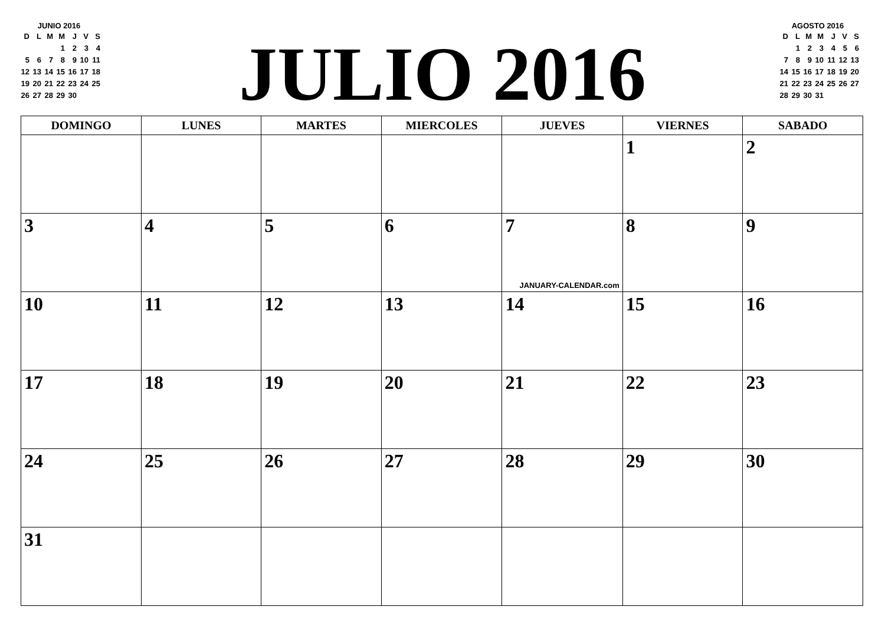JUNIO 2016
| D | L | M | M | J | V | S |
| --- | --- | --- | --- | --- | --- | --- |
| | | | 1 | 2 | 3 | 4 |
| 5 | 6 | 7 | 8 | 9 | 10 | 11 |
| 12 | 13 | 14 | 15 | 16 | 17 | 18 |
| 19 | 20 | 21 | 22 | 23 | 24 | 25 |
| 26 | 27 | 28 | 29 | 30 | | |
JULIO 2016
AGOSTO 2016
| D | L | M | M | J | V | S |
| --- | --- | --- | --- | --- | --- | --- |
| | 1 | 2 | 3 | 4 | 5 | 6 |
| 7 | 8 | 9 | 10 | 11 | 12 | 13 |
| 14 | 15 | 16 | 17 | 18 | 19 | 20 |
| 21 | 22 | 23 | 24 | 25 | 26 | 27 |
| 28 | 29 | 30 | 31 | | | |
| DOMINGO | LUNES | MARTES | MIERCOLES | JUEVES | VIERNES | SABADO |
| --- | --- | --- | --- | --- | --- | --- |
| | | | | | 1 | 2 |
| 3 | 4 | 5 | 6 | 7 JANUARY-CALENDAR.com | 8 | 9 |
| 10 | 11 | 12 | 13 | 14 | 15 | 16 |
| 17 | 18 | 19 | 20 | 21 | 22 | 23 |
| 24 | 25 | 26 | 27 | 28 | 29 | 30 |
| 31 | | | | | | |